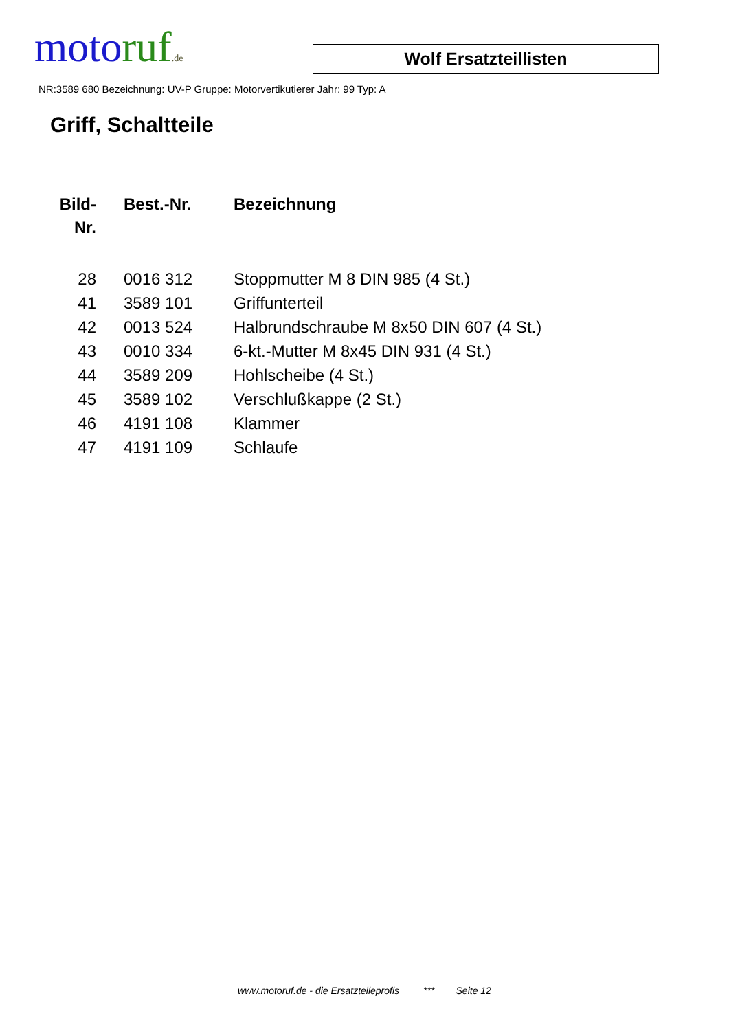motoruf.de
Wolf Ersatzteillisten
NR:3589 680 Bezeichnung: UV-P Gruppe: Motorvertikutierer Jahr: 99 Typ: A
Griff, Schaltteile
| Bild- Nr. | Best.-Nr. | Bezeichnung |
| --- | --- | --- |
| 28 | 0016 312 | Stoppmutter M 8 DIN 985 (4 St.) |
| 41 | 3589 101 | Griffunterteil |
| 42 | 0013 524 | Halbrundschraube M 8x50 DIN 607 (4 St.) |
| 43 | 0010 334 | 6-kt.-Mutter M 8x45 DIN 931 (4 St.) |
| 44 | 3589 209 | Hohlscheibe (4 St.) |
| 45 | 3589 102 | Verschlußkappe (2 St.) |
| 46 | 4191 108 | Klammer |
| 47 | 4191 109 | Schlaufe |
www.motoruf.de - die Ersatzteileprofis *** Seite 12